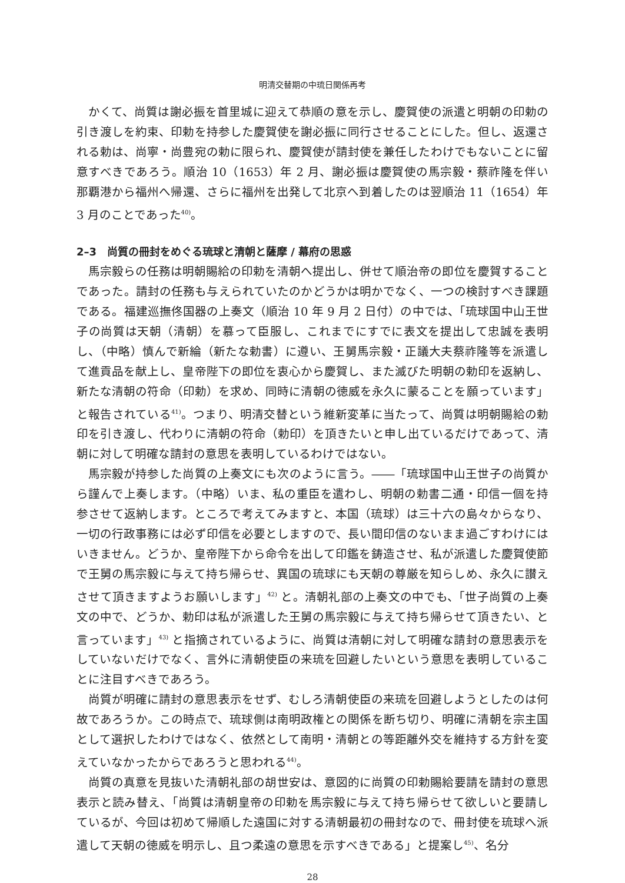明清交替期の中琉日関係再考
かくて、尚質は謝必振を首里城に迎えて恭順の意を示し、慶賀使の派遣と明朝の印勅の引き渡しを約束、印勅を持参した慶賀使を謝必振に同行させることにした。但し、返還される勅は、尚寧・尚豊宛の勅に限られ、慶賀使が請封使を兼任したわけでもないことに留意すべきであろう。順治 10（1653）年 2 月、謝必振は慶賀使の馬宗毅・蔡祚隆を伴い那覇港から福州へ帰還、さらに福州を出発して北京へ到着したのは翌順治 11（1654）年 3 月のことであった<sup>40)</sup>。
2–3　尚質の冊封をめぐる琉球と清朝と薩摩 / 幕府の思惑
馬宗毅らの任務は明朝賜給の印勅を清朝へ提出し、併せて順治帝の即位を慶賀することであった。請封の任務も与えられていたのかどうかは明かでなく、一つの検討すべき課題である。福建巡撫佟国器の上奏文（順治 10 年 9 月 2 日付）の中では、「琉球国中山王世子の尚質は天朝（清朝）を慕って臣服し、これまでにすでに表文を提出して忠誠を表明し、（中略）慎んで新綸（新たな勅書）に遵い、王舅馬宗毅・正議大夫蔡祚隆等を派遣して進貢品を献上し、皇帝陛下の即位を衷心から慶賀し、また滅びた明朝の勅印を返納し、新たな清朝の符命（印勅）を求め、同時に清朝の徳威を永久に蒙ることを願っています」と報告されている<sup>41)</sup>。つまり、明清交替という維新変革に当たって、尚質は明朝賜給の勅印を引き渡し、代わりに清朝の符命（勅印）を頂きたいと申し出ているだけであって、清朝に対して明確な請封の意思を表明しているわけではない。
馬宗毅が持参した尚質の上奏文にも次のように言う。――「琉球国中山王世子の尚質から謹んで上奏します。（中略）いま、私の重臣を遣わし、明朝の勅書二通・印信一個を持参させて返納します。ところで考えてみますと、本国（琉球）は三十六の島々からなり、一切の行政事務には必ず印信を必要としますので、長い間印信のないまま過ごすわけにはいきません。どうか、皇帝陛下から命令を出して印鑑を鋳造させ、私が派遣した慶賀使節で王舅の馬宗毅に与えて持ち帰らせ、異国の琉球にも天朝の尊厳を知らしめ、永久に讃えさせて頂きますようお願いします」<sup>42)</sup> と。清朝礼部の上奏文の中でも、「世子尚質の上奏文の中で、どうか、勅印は私が派遣した王舅の馬宗毅に与えて持ち帰らせて頂きたい、と言っています」<sup>43)</sup> と指摘されているように、尚質は清朝に対して明確な請封の意思表示をしていないだけでなく、言外に清朝使臣の来琉を回避したいという意思を表明していることに注目すべきであろう。
尚質が明確に請封の意思表示をせず、むしろ清朝使臣の来琉を回避しようとしたのは何故であろうか。この時点で、琉球側は南明政権との関係を断ち切り、明確に清朝を宗主国として選択したわけではなく、依然として南明・清朝との等距離外交を維持する方針を変えていなかったからであろうと思われる<sup>44)</sup>。
尚質の真意を見抜いた清朝礼部の胡世安は、意図的に尚質の印勅賜給要請を請封の意思表示と読み替え、「尚質は清朝皇帝の印勅を馬宗毅に与えて持ち帰らせて欲しいと要請しているが、今回は初めて帰順した遠国に対する清朝最初の冊封なので、冊封使を琉球へ派遣して天朝の徳威を明示し、且つ柔遠の意思を示すべきである」と提案し<sup>45)</sup>、名分
28